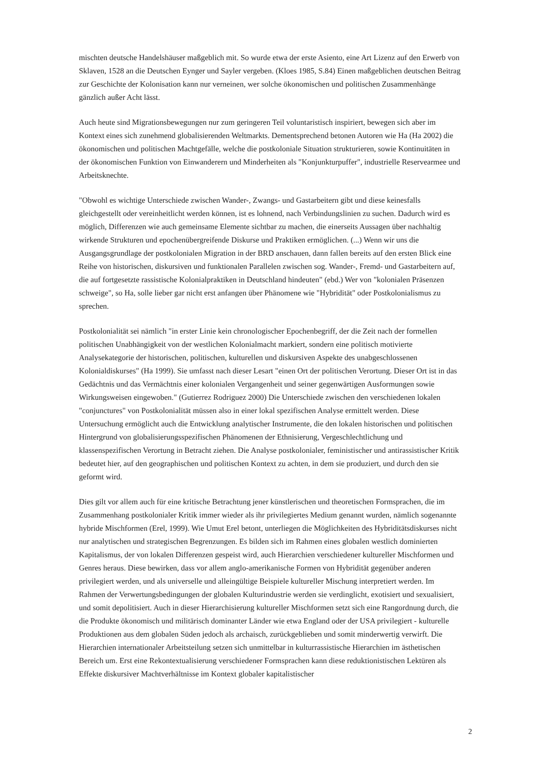mischten deutsche Handelshäuser maßgeblich mit. So wurde etwa der erste Asiento, eine Art Lizenz auf den Erwerb von Sklaven, 1528 an die Deutschen Eynger und Sayler vergeben. (Kloes 1985, S.84) Einen maßgeblichen deutschen Beitrag zur Geschichte der Kolonisation kann nur verneinen, wer solche ökonomischen und politischen Zusammenhänge gänzlich außer Acht lässt.
Auch heute sind Migrationsbewegungen nur zum geringeren Teil voluntaristisch inspiriert, bewegen sich aber im Kontext eines sich zunehmend globalisierenden Weltmarkts. Dementsprechend betonen Autoren wie Ha (Ha 2002) die ökonomischen und politischen Machtgefälle, welche die postkoloniale Situation strukturieren, sowie Kontinuitäten in der ökonomischen Funktion von Einwanderern und Minderheiten als "Konjunkturpuffer", industrielle Reservearmee und Arbeitsknechte.
"Obwohl es wichtige Unterschiede zwischen Wander-, Zwangs- und Gastarbeitern gibt und diese keinesfalls gleichgestellt oder vereinheitlicht werden können, ist es lohnend, nach Verbindungslinien zu suchen. Dadurch wird es möglich, Differenzen wie auch gemeinsame Elemente sichtbar zu machen, die einerseits Aussagen über nachhaltig wirkende Strukturen und epochenübergreifende Diskurse und Praktiken ermöglichen. (...) Wenn wir uns die Ausgangsgrundlage der postkolonialen Migration in der BRD anschauen, dann fallen bereits auf den ersten Blick eine Reihe von historischen, diskursiven und funktionalen Parallelen zwischen sog. Wander-, Fremd- und Gastarbeitern auf, die auf fortgesetzte rassistische Kolonialpraktiken in Deutschland hindeuten" (ebd.) Wer von "kolonialen Präsenzen schweige", so Ha, solle lieber gar nicht erst anfangen über Phänomene wie "Hybridität" oder Postkolonialismus zu sprechen.
Postkolonialität sei nämlich "in erster Linie kein chronologischer Epochenbegriff, der die Zeit nach der formellen politischen Unabhängigkeit von der westlichen Kolonialmacht markiert, sondern eine politisch motivierte Analysekategorie der historischen, politischen, kulturellen und diskursiven Aspekte des unabgeschlossenen Kolonialdiskurses" (Ha 1999). Sie umfasst nach dieser Lesart "einen Ort der politischen Verortung. Dieser Ort ist in das Gedächtnis und das Vermächtnis einer kolonialen Vergangenheit und seiner gegenwärtigen Ausformungen sowie Wirkungsweisen eingewoben." (Gutierrez Rodriguez 2000) Die Unterschiede zwischen den verschiedenen lokalen "conjunctures" von Postkolonialität müssen also in einer lokal spezifischen Analyse ermittelt werden. Diese Untersuchung ermöglicht auch die Entwicklung analytischer Instrumente, die den lokalen historischen und politischen Hintergrund von globalisierungsspezifischen Phänomenen der Ethnisierung, Vergeschlechtlichung und klassenspezifischen Verortung in Betracht ziehen. Die Analyse postkolonialer, feministischer und antirassistischer Kritik bedeutet hier, auf den geographischen und politischen Kontext zu achten, in dem sie produziert, und durch den sie geformt wird.
Dies gilt vor allem auch für eine kritische Betrachtung jener künstlerischen und theoretischen Formsprachen, die im Zusammenhang postkolonialer Kritik immer wieder als ihr privilegiertes Medium genannt wurden, nämlich sogenannte hybride Mischformen (Erel, 1999). Wie Umut Erel betont, unterliegen die Möglichkeiten des Hybriditätsdiskurses nicht nur analytischen und strategischen Begrenzungen. Es bilden sich im Rahmen eines globalen westlich dominierten Kapitalismus, der von lokalen Differenzen gespeist wird, auch Hierarchien verschiedener kultureller Mischformen und Genres heraus. Diese bewirken, dass vor allem anglo-amerikanische Formen von Hybridität gegenüber anderen privilegiert werden, und als universelle und alleingültige Beispiele kultureller Mischung interpretiert werden. Im Rahmen der Verwertungsbedingungen der globalen Kulturindustrie werden sie verdinglicht, exotisiert und sexualisiert, und somit depolitisiert. Auch in dieser Hierarchisierung kultureller Mischformen setzt sich eine Rangordnung durch, die die Produkte ökonomisch und militärisch dominanter Länder wie etwa England oder der USA privilegiert - kulturelle Produktionen aus dem globalen Süden jedoch als archaisch, zurückgeblieben und somit minderwertig verwirft. Die Hierarchien internationaler Arbeitsteilung setzen sich unmittelbar in kulturrassistische Hierarchien im ästhetischen Bereich um. Erst eine Rekontextualisierung verschiedener Formsprachen kann diese reduktionistischen Lektüren als Effekte diskursiver Machtverhältnisse im Kontext globaler kapitalistischer
2